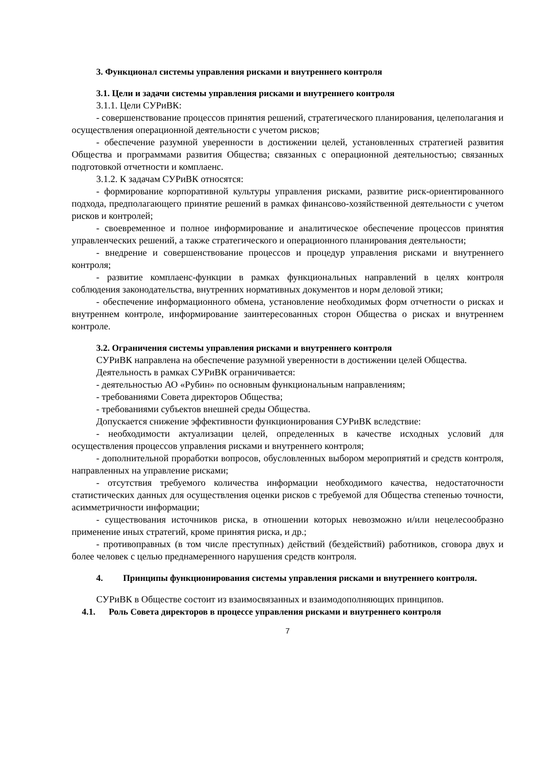3. Функционал системы управления рисками и внутреннего контроля
3.1. Цели и задачи системы управления рисками и внутреннего контроля
3.1.1. Цели СУРиВК:
- совершенствование процессов принятия решений, стратегического планирования, целеполагания и осуществления операционной деятельности с учетом рисков;
- обеспечение разумной уверенности в достижении целей, установленных стратегией развития Общества и программами развития Общества; связанных с операционной деятельностью; связанных подготовкой отчетности и комплаенс.
3.1.2. К задачам СУРиВК относятся:
- формирование корпоративной культуры управления рисками, развитие риск-ориентированного подхода, предполагающего принятие решений в рамках финансово-хозяйственной деятельности с учетом рисков и контролей;
- своевременное и полное информирование и аналитическое обеспечение процессов принятия управленческих решений, а также стратегического и операционного планирования деятельности;
- внедрение и совершенствование процессов и процедур управления рисками и внутреннего контроля;
- развитие комплаенс-функции в рамках функциональных направлений в целях контроля соблюдения законодательства, внутренних нормативных документов и норм деловой этики;
- обеспечение информационного обмена, установление необходимых форм отчетности о рисках и внутреннем контроле, информирование заинтересованных сторон Общества о рисках и внутреннем контроле.
3.2. Ограничения системы управления рисками и внутреннего контроля
СУРиВК направлена на обеспечение разумной уверенности в достижении целей Общества.
Деятельность в рамках СУРиВК ограничивается:
- деятельностью АО «Рубин» по основным функциональным направлениям;
- требованиями Совета директоров Общества;
- требованиями субъектов внешней среды Общества.
Допускается снижение эффективности функционирования СУРиВК вследствие:
- необходимости актуализации целей, определенных в качестве исходных условий для осуществления процессов управления рисками и внутреннего контроля;
- дополнительной проработки вопросов, обусловленных выбором мероприятий и средств контроля, направленных на управление рисками;
- отсутствия требуемого количества информации необходимого качества, недостаточности статистических данных для осуществления оценки рисков с требуемой для Общества степенью точности, асимметричности информации;
- существования источников риска, в отношении которых невозможно и/или нецелесообразно применение иных стратегий, кроме принятия риска, и др.;
- противоправных (в том числе преступных) действий (бездействий) работников, сговора двух и более человек с целью преднамеренного нарушения средств контроля.
4. Принципы функционирования системы управления рисками и внутреннего контроля.
СУРиВК в Обществе состоит из взаимосвязанных и взаимодополняющих принципов.
4.1. Роль Совета директоров в процессе управления рисками и внутреннего контроля
7